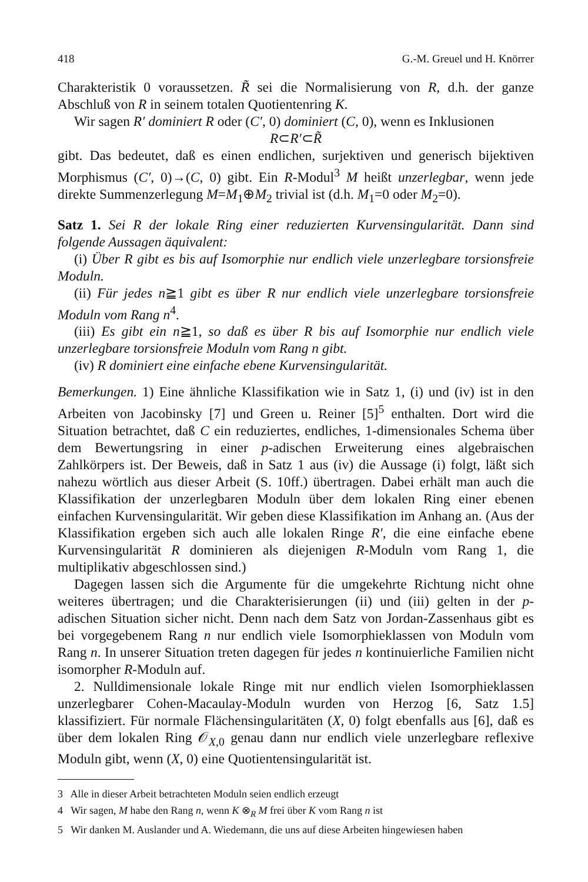418 G.-M. Greuel und H. Knörrer
Charakteristik 0 voraussetzen. R̃ sei die Normalisierung von R, d.h. der ganze Abschluß von R in seinem totalen Quotientenring K.
Wir sagen R′ dominiert R oder (C′, 0) dominiert (C, 0), wenn es Inklusionen
R⊂R′⊂R̃
gibt. Das bedeutet, daß es einen endlichen, surjektiven und generisch bijektiven Morphismus (C′, 0)→(C, 0) gibt. Ein R-Modul<sup>3</sup> M heißt unzerlegbar, wenn jede direkte Summenzerlegung M=M<sub>1</sub>⊕M<sub>2</sub> trivial ist (d.h. M<sub>1</sub>=0 oder M<sub>2</sub>=0).
Satz 1. Sei R der lokale Ring einer reduzierten Kurvensingularität. Dann sind folgende Aussagen äquivalent:
(i) Über R gibt es bis auf Isomorphie nur endlich viele unzerlegbare torsionsfreie Moduln.
(ii) Für jedes n≧1 gibt es über R nur endlich viele unzerlegbare torsionsfreie Moduln vom Rang n<sup>4</sup>.
(iii) Es gibt ein n≧1, so daß es über R bis auf Isomorphie nur endlich viele unzerlegbare torsionsfreie Moduln vom Rang n gibt.
(iv) R dominiert eine einfache ebene Kurvensingularität.
Bemerkungen. 1) Eine ähnliche Klassifikation wie in Satz 1, (i) und (iv) ist in den Arbeiten von Jacobinsky [7] und Green u. Reiner [5]<sup>5</sup> enthalten. Dort wird die Situation betrachtet, daß C ein reduziertes, endliches, 1-dimensionales Schema über dem Bewertungsring in einer p-adischen Erweiterung eines algebraischen Zahlkörpers ist. Der Beweis, daß in Satz 1 aus (iv) die Aussage (i) folgt, läßt sich nahezu wörtlich aus dieser Arbeit (S. 10ff.) übertragen. Dabei erhält man auch die Klassifikation der unzerlegbaren Moduln über dem lokalen Ring einer ebenen einfachen Kurvensingularität. Wir geben diese Klassifikation im Anhang an. (Aus der Klassifikation ergeben sich auch alle lokalen Ringe R′, die eine einfache ebene Kurvensingularität R dominieren als diejenigen R-Moduln vom Rang 1, die multiplikativ abgeschlossen sind.)
Dagegen lassen sich die Argumente für die umgekehrte Richtung nicht ohne weiteres übertragen; und die Charakterisierungen (ii) und (iii) gelten in der p-adischen Situation sicher nicht. Denn nach dem Satz von Jordan-Zassenhaus gibt es bei vorgegebenem Rang n nur endlich viele Isomorphieklassen von Moduln vom Rang n. In unserer Situation treten dagegen für jedes n kontinuierliche Familien nicht isomorpher R-Moduln auf.
2. Nulldimensionale lokale Ringe mit nur endlich vielen Isomorphieklassen unzerlegbarer Cohen-Macaulay-Moduln wurden von Herzog [6, Satz 1.5] klassifiziert. Für normale Flächensingularitäten (X, 0) folgt ebenfalls aus [6], daß es über dem lokalen Ring 𝒪<sub>X,0</sub> genau dann nur endlich viele unzerlegbare reflexive Moduln gibt, wenn (X, 0) eine Quotientensingularität ist.
3 Alle in dieser Arbeit betrachteten Moduln seien endlich erzeugt
4 Wir sagen, M habe den Rang n, wenn K ⊗<sub>R</sub> M frei über K vom Rang n ist
5 Wir danken M. Auslander und A. Wiedemann, die uns auf diese Arbeiten hingewiesen haben